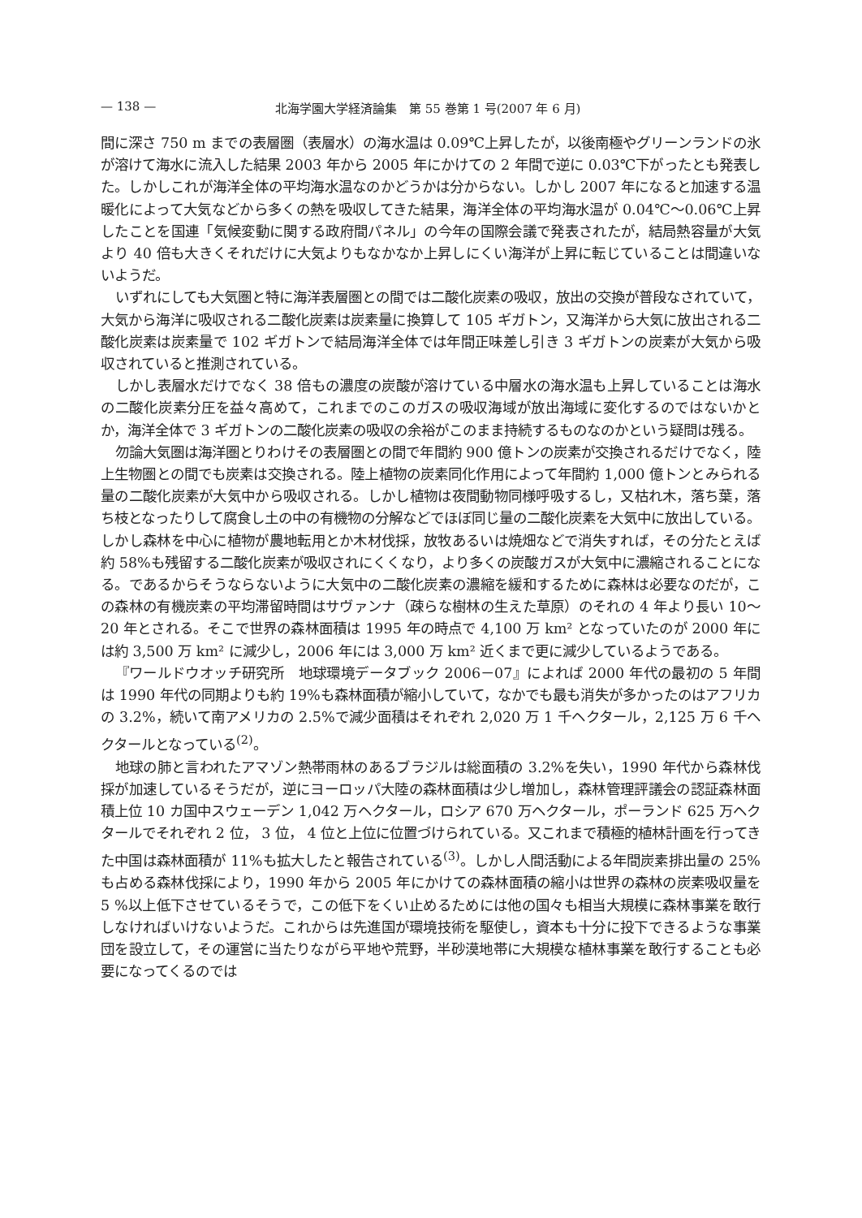— 138 — 北海学園大学経済論集　第 55 巻第 1 号(2007 年 6 月)
間に深さ 750 m までの表層圏（表層水）の海水温は 0.09℃上昇したが，以後南極やグリーンランドの氷が溶けて海水に流入した結果 2003 年から 2005 年にかけての 2 年間で逆に 0.03℃下がったとも発表した。しかしこれが海洋全体の平均海水温なのかどうかは分からない。しかし 2007 年になると加速する温暖化によって大気などから多くの熱を吸収してきた結果，海洋全体の平均海水温が 0.04℃～0.06℃上昇したことを国連「気候変動に関する政府間パネル」の今年の国際会議で発表されたが，結局熱容量が大気より 40 倍も大きくそれだけに大気よりもなかなか上昇しにくい海洋が上昇に転じていることは間違いないようだ。
いずれにしても大気圏と特に海洋表層圏との間では二酸化炭素の吸収，放出の交換が普段なされていて，大気から海洋に吸収される二酸化炭素は炭素量に換算して 105 ギガトン，又海洋から大気に放出される二酸化炭素は炭素量で 102 ギガトンで結局海洋全体では年間正味差し引き 3 ギガトンの炭素が大気から吸収されていると推測されている。
しかし表層水だけでなく 38 倍もの濃度の炭酸が溶けている中層水の海水温も上昇していることは海水の二酸化炭素分圧を益々高めて，これまでのこのガスの吸収海域が放出海域に変化するのではないかとか，海洋全体で 3 ギガトンの二酸化炭素の吸収の余裕がこのまま持続するものなのかという疑問は残る。
勿論大気圏は海洋圏とりわけその表層圏との間で年間約 900 億トンの炭素が交換されるだけでなく，陸上生物圏との間でも炭素は交換される。陸上植物の炭素同化作用によって年間約 1,000 億トンとみられる量の二酸化炭素が大気中から吸収される。しかし植物は夜間動物同様呼吸するし，又枯れ木，落ち葉，落ち枝となったりして腐食し土の中の有機物の分解などでほぼ同じ量の二酸化炭素を大気中に放出している。しかし森林を中心に植物が農地転用とか木材伐採，放牧あるいは焼畑などで消失すれば，その分たとえば約 58%も残留する二酸化炭素が吸収されにくくなり，より多くの炭酸ガスが大気中に濃縮されることになる。であるからそうならないように大気中の二酸化炭素の濃縮を緩和するために森林は必要なのだが，この森林の有機炭素の平均滞留時間はサヴァンナ（疎らな樹林の生えた草原）のそれの 4 年より長い 10～20 年とされる。そこで世界の森林面積は 1995 年の時点で 4,100 万 km² となっていたのが 2000 年には約 3,500 万 km² に減少し，2006 年には 3,000 万 km² 近くまで更に減少しているようである。
『ワールドウオッチ研究所　地球環境データブック 2006－07』によれば 2000 年代の最初の 5 年間は 1990 年代の同期よりも約 19%も森林面積が縮小していて，なかでも最も消失が多かったのはアフリカの 3.2%，続いて南アメリカの 2.5%で減少面積はそれぞれ 2,020 万 1 千ヘクタール，2,125 万 6 千ヘクタールとなっている<sup>(2)</sup>。
地球の肺と言われたアマゾン熱帯雨林のあるブラジルは総面積の 3.2%を失い，1990 年代から森林伐採が加速しているそうだが，逆にヨーロッパ大陸の森林面積は少し増加し，森林管理評議会の認証森林面積上位 10 カ国中スウェーデン 1,042 万ヘクタール，ロシア 670 万ヘクタール，ポーランド 625 万ヘクタールでそれぞれ 2 位， 3 位， 4 位と上位に位置づけられている。又これまで積極的植林計画を行ってきた中国は森林面積が 11%も拡大したと報告されている<sup>(3)</sup>。しかし人間活動による年間炭素排出量の 25%も占める森林伐採により，1990 年から 2005 年にかけての森林面積の縮小は世界の森林の炭素吸収量を 5 %以上低下させているそうで，この低下をくい止めるためには他の国々も相当大規模に森林事業を敢行しなければいけないようだ。これからは先進国が環境技術を駆使し，資本も十分に投下できるような事業団を設立して，その運営に当たりながら平地や荒野，半砂漠地帯に大規模な植林事業を敢行することも必要になってくるのでは